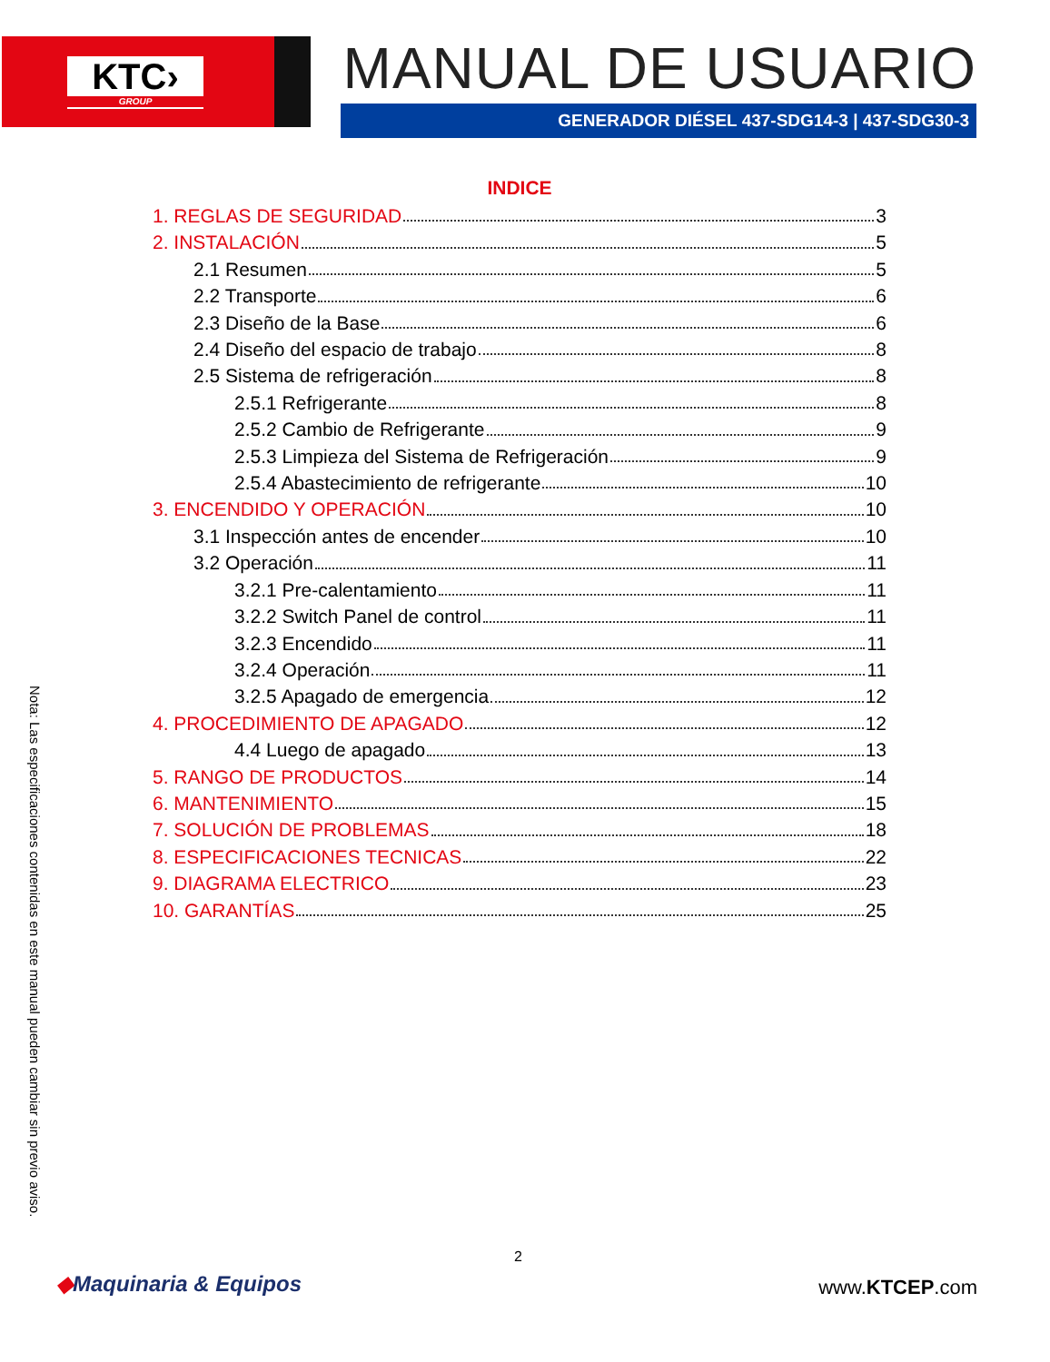KTC›
GROUP
MANUAL DE USUARIO
GENERADOR DIÉSEL 437-SDG14-3 | 437-SDG30-3
INDICE
1. REGLAS DE SEGURIDAD 3
2. INSTALACIÓN 5
2.1 Resumen 5
2.2 Transporte 6
2.3 Diseño de la Base 6
2.4 Diseño del espacio de trabajo 8
2.5 Sistema de refrigeración 8
2.5.1 Refrigerante 8
2.5.2 Cambio de Refrigerante 9
2.5.3 Limpieza del Sistema de Refrigeración 9
2.5.4 Abastecimiento de refrigerante 10
3. ENCENDIDO Y OPERACIÓN 10
3.1 Inspección antes de encender 10
3.2 Operación 11
3.2.1 Pre-calentamiento 11
3.2.2 Switch Panel de control 11
3.2.3 Encendido 11
3.2.4 Operación 11
3.2.5 Apagado de emergencia 12
4. PROCEDIMIENTO DE APAGADO 12
4.4 Luego de apagado 13
5. RANGO DE PRODUCTOS 14
6. MANTENIMIENTO 15
7. SOLUCIÓN DE PROBLEMAS 18
8. ESPECIFICACIONES TECNICAS 22
9. DIAGRAMA ELECTRICO 23
10. GARANTÍAS 25
Nota: Las especificaciones contenidas en este manual pueden cambiar sin previo aviso.
2
◆Maquinaria & Equipos www.KTCEP.com